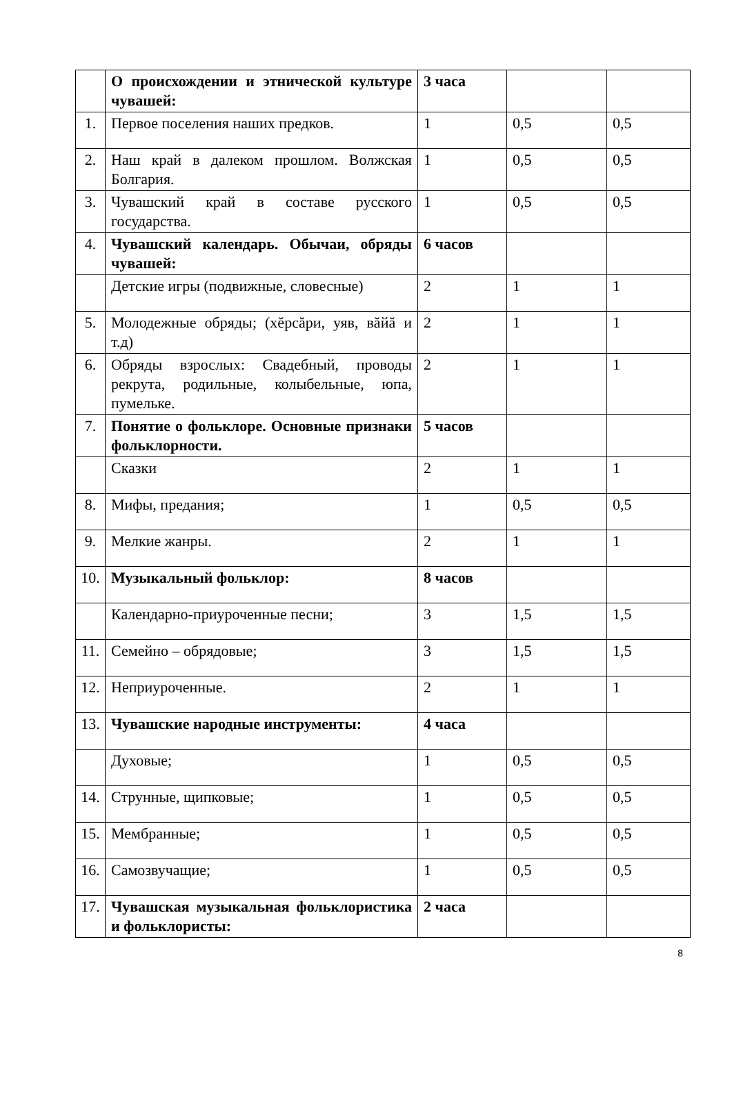| | О происхождении и этнической культуре чувашей: | 3 часа | | |
| 1. | Первое поселения наших предков. | 1 | 0,5 | 0,5 |
| 2. | Наш край в далеком прошлом. Волжская Болгария. | 1 | 0,5 | 0,5 |
| 3. | Чувашский край в составе русского государства. | 1 | 0,5 | 0,5 |
| 4. | Чувашский календарь. Обычаи, обряды чувашей: | 6 часов | | |
| | Детские игры (подвижные, словесные) | 2 | 1 | 1 |
| 5. | Молодежные обряды; (хĕрсăри, уяв, вăйă и т.д) | 2 | 1 | 1 |
| 6. | Обряды взрослых: Свадебный, проводы рекрута, родильные, колыбельные, юпа, пумельке. | 2 | 1 | 1 |
| 7. | Понятие о фольклоре. Основные признаки фольклорности. | 5 часов | | |
| | Сказки | 2 | 1 | 1 |
| 8. | Мифы, предания; | 1 | 0,5 | 0,5 |
| 9. | Мелкие жанры. | 2 | 1 | 1 |
| 10. | Музыкальный фольклор: | 8 часов | | |
| | Календарно-приуроченные песни; | 3 | 1,5 | 1,5 |
| 11. | Семейно – обрядовые; | 3 | 1,5 | 1,5 |
| 12. | Неприуроченные. | 2 | 1 | 1 |
| 13. | Чувашские народные инструменты: | 4 часа | | |
| | Духовые; | 1 | 0,5 | 0,5 |
| 14. | Струнные, щипковые; | 1 | 0,5 | 0,5 |
| 15. | Мембранные; | 1 | 0,5 | 0,5 |
| 16. | Самозвучащие; | 1 | 0,5 | 0,5 |
| 17. | Чувашская музыкальная фольклористика и фольклористы: | 2 часа | | |
8